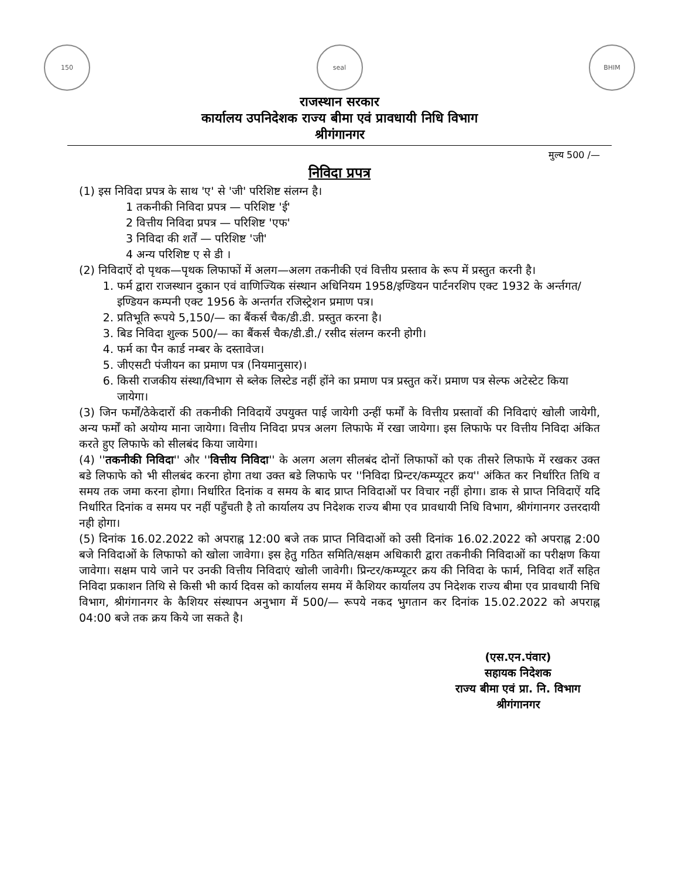150 seal BHIM
राजस्थान सरकार
कार्यालय उपनिदेशक राज्य बीमा एवं प्रावधायी निधि विभाग
श्रीगंगानगर
मुल्य 500 /—
निविदा प्रपत्र
(1) इस निविदा प्रपत्र के साथ 'ए' से 'जी' परिशिष्ट संलग्न है।
1 तकनीकी निविदा प्रपत्र — परिशिष्ट 'ई'
2 वित्तीय निविदा प्रपत्र — परिशिष्ट 'एफ'
3 निविदा की शर्तें — परिशिष्ट 'जी'
4 अन्य परिशिष्ट ए से डी ।
(2) निविदाऐं दो पृथक—पृथक लिफाफों में अलग—अलग तकनीकी एवं वित्तीय प्रस्ताव के रूप में प्रस्तुत करनी है।
1. फर्म द्वारा राजस्थान दुकान एवं वाणिज्यिक संस्थान अधिनियम 1958/इण्डियन पार्टनरशिप एक्ट 1932 के अर्न्तगत/इण्डियन कम्पनी एक्ट 1956 के अन्तर्गत रजिस्ट्रेशन प्रमाण पत्र।
2. प्रतिभूति रूपये 5,150/— का बैंकर्स चैक/डी.डी. प्रस्तुत करना है।
3. बिड निविदा शुल्क 500/— का बैंकर्स चैक/डी.डी./ रसीद संलग्न करनी होगी।
4. फर्म का पैन कार्ड नम्बर के दस्तावेज।
5. जीएसटी पंजीयन का प्रमाण पत्र (नियमानुसार)।
6. किसी राजकीय संस्था/विभाग से ब्लेक लिस्टेड नहीं होंने का प्रमाण पत्र प्रस्तुत करें। प्रमाण पत्र सेल्फ अटेस्टेट किया जायेगा।
(3) जिन फर्मों/ठेकेदारों की तकनीकी निविदायें उपयुक्त पाई जायेगी उन्हीं फर्मों के वित्तीय प्रस्तावों की निविदाएं खोली जायेगी, अन्य फर्मों को अयोग्य माना जायेगा। वित्तीय निविदा प्रपत्र अलग लिफाफे में रखा जायेगा। इस लिफाफे पर वित्तीय निविदा अंकित करते हुए लिफाफे को सीलबंद किया जायेगा।
(4) ''तकनीकी निविदा'' और ''वित्तीय निविदा'' के अलग अलग सीलबंद दोनों लिफाफों को एक तीसरे लिफाफे में रखकर उक्त बडे लिफाफे को भी सीलबंद करना होगा तथा उक्त बडे लिफाफे पर ''निविदा प्रिन्टर/कम्प्यूटर क्रय'' अंकित कर निर्धारित तिथि व समय तक जमा करना होगा। निर्धारित दिनांक व समय के बाद प्राप्त निविदाओं पर विचार नहीं होगा। डाक से प्राप्त निविदाऐं यदि निर्धारित दिनांक व समय पर नहीं पहुँचती है तो कार्यालय उप निदेशक राज्य बीमा एव प्रावधायी निधि विभाग, श्रीगंगानगर उत्तरदायी नही होगा।
(5) दिनांक 16.02.2022 को अपराह्न 12:00 बजे तक प्राप्त निविदाओं को उसी दिनांक 16.02.2022 को अपराह्न 2:00 बजे निविदाओं के लिफाफो को खोला जावेगा। इस हेतु गठित समिति/सक्षम अधिकारी द्वारा तकनीकी निविदाओं का परीक्षण किया जावेगा। सक्षम पाये जाने पर उनकी वित्तीय निविदाएं खोली जावेगी। प्रिन्टर/कम्प्यूटर क्रय की निविदा के फार्म, निविदा शर्तें सहित निविदा प्रकाशन तिथि से किसी भी कार्य दिवस को कार्यालय समय में कैशियर कार्यालय उप निदेशक राज्य बीमा एव प्रावधायी निधि विभाग, श्रीगंगानगर के कैशियर संस्थापन अनुभाग में 500/— रूपये नकद भुगतान कर दिनांक 15.02.2022 को अपराह्न 04:00 बजे तक क्रय किये जा सकते है।
(एस.एन.पंवार)
सहायक निदेशक
राज्य बीमा एवं प्रा. नि. विभाग
श्रीगंगानगर